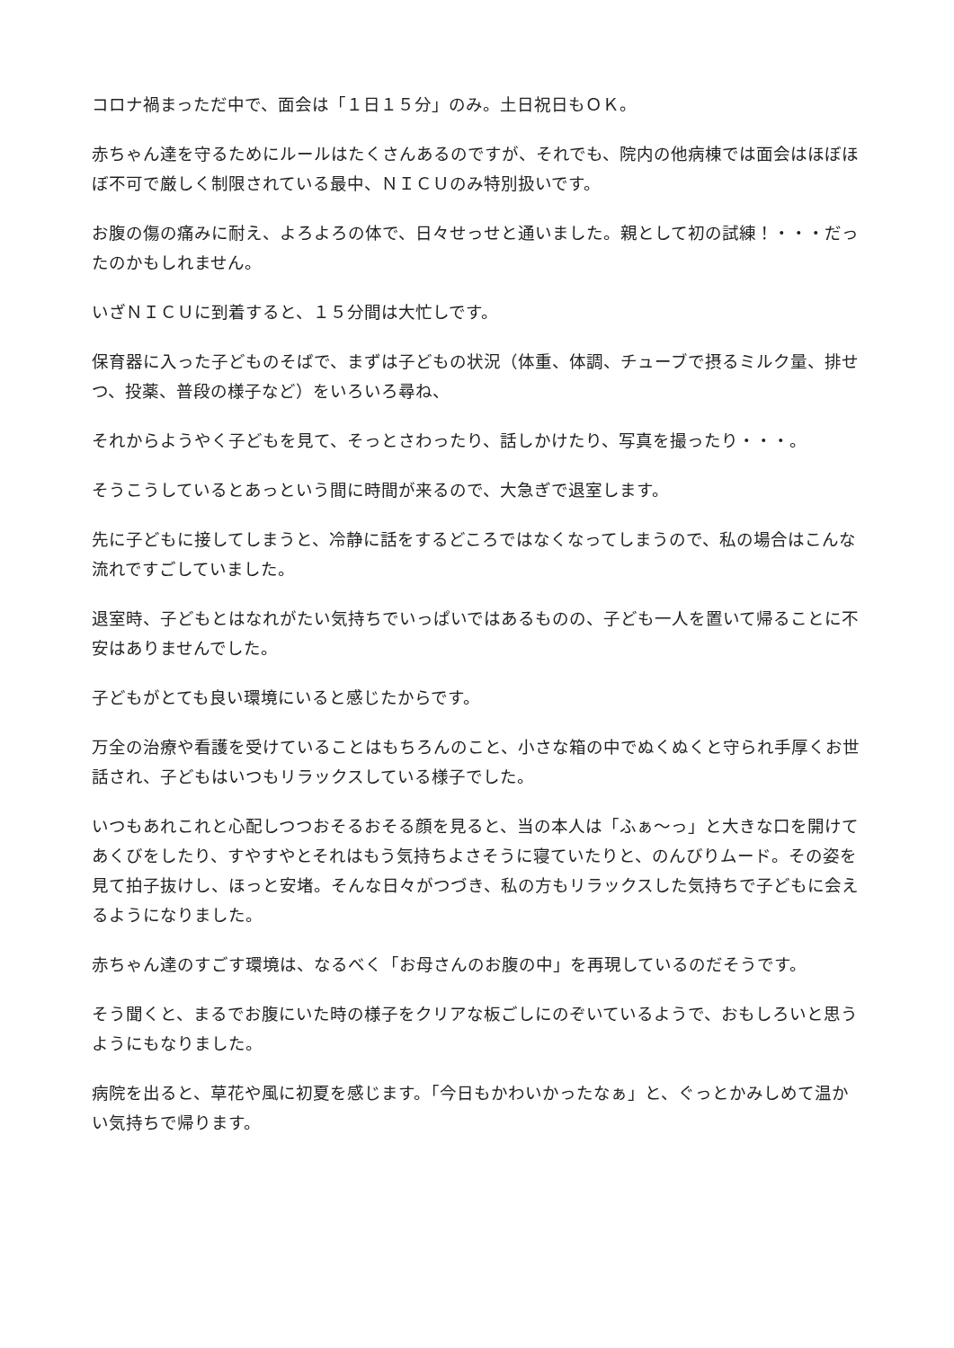コロナ禍まっただ中で、面会は「１日１５分」のみ。土日祝日もＯＫ。
赤ちゃん達を守るためにルールはたくさんあるのですが、それでも、院内の他病棟では面会はほぼほぼ不可で厳しく制限されている最中、ＮＩＣＵのみ特別扱いです。
お腹の傷の痛みに耐え、よろよろの体で、日々せっせと通いました。親として初の試練！・・・だったのかもしれません。
いざＮＩＣＵに到着すると、１５分間は大忙しです。
保育器に入った子どものそばで、まずは子どもの状況（体重、体調、チューブで摂るミルク量、排せつ、投薬、普段の様子など）をいろいろ尋ね、
それからようやく子どもを見て、そっとさわったり、話しかけたり、写真を撮ったり・・・。
そうこうしているとあっという間に時間が来るので、大急ぎで退室します。
先に子どもに接してしまうと、冷静に話をするどころではなくなってしまうので、私の場合はこんな流れですごしていました。
退室時、子どもとはなれがたい気持ちでいっぱいではあるものの、子ども一人を置いて帰ることに不安はありませんでした。
子どもがとても良い環境にいると感じたからです。
万全の治療や看護を受けていることはもちろんのこと、小さな箱の中でぬくぬくと守られ手厚くお世話され、子どもはいつもリラックスしている様子でした。
いつもあれこれと心配しつつおそるおそる顔を見ると、当の本人は「ふぁ〜っ」と大きな口を開けてあくびをしたり、すやすやとそれはもう気持ちよさそうに寝ていたりと、のんびりムード。その姿を見て拍子抜けし、ほっと安堵。そんな日々がつづき、私の方もリラックスした気持ちで子どもに会えるようになりました。
赤ちゃん達のすごす環境は、なるべく「お母さんのお腹の中」を再現しているのだそうです。
そう聞くと、まるでお腹にいた時の様子をクリアな板ごしにのぞいているようで、おもしろいと思うようにもなりました。
病院を出ると、草花や風に初夏を感じます。「今日もかわいかったなぁ」と、ぐっとかみしめて温かい気持ちで帰ります。